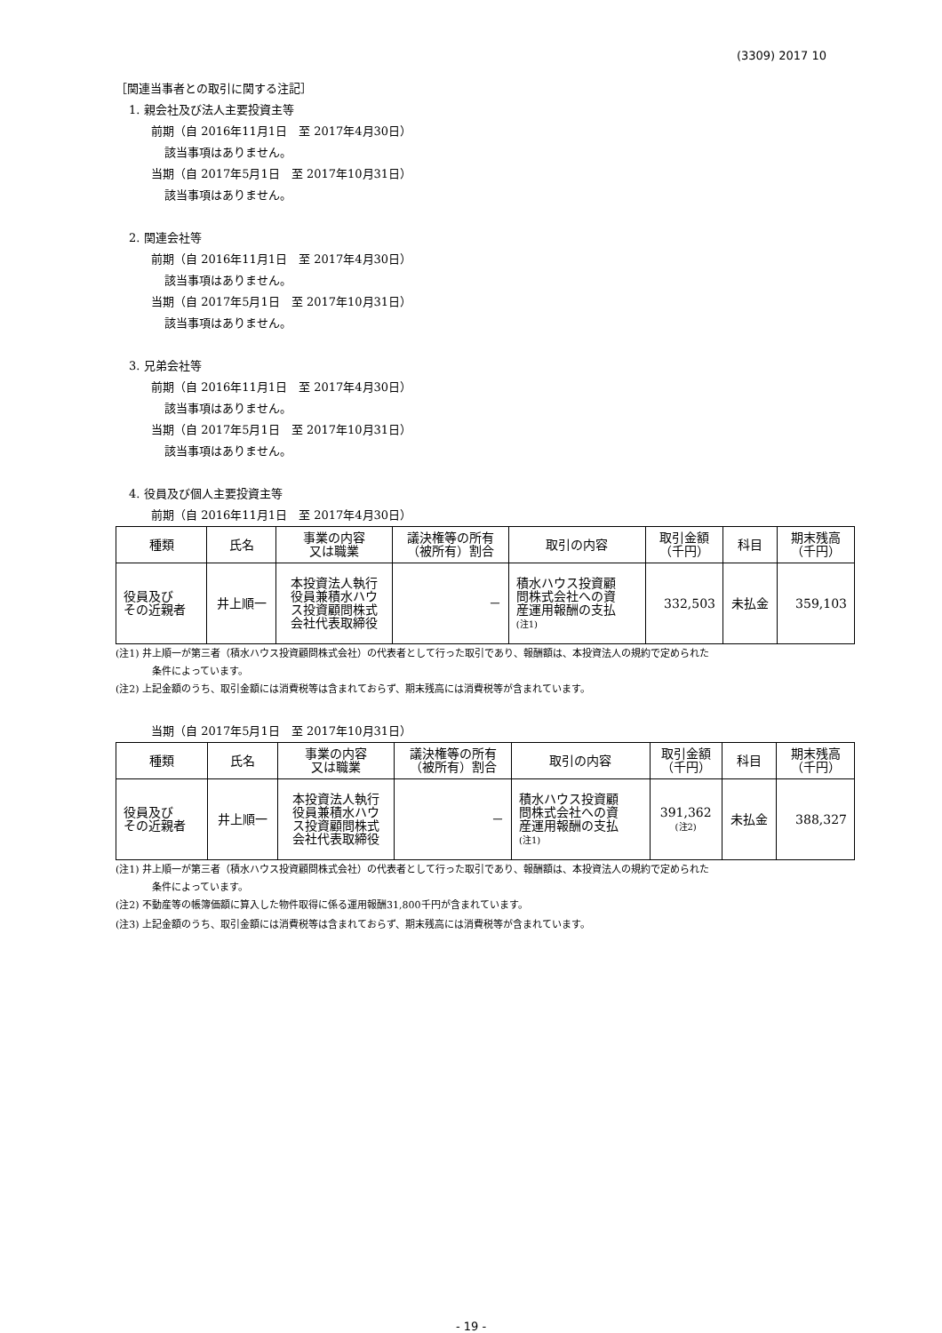(3309) 2017 10
［関連当事者との取引に関する注記］
1. 親会社及び法人主要投資主等
前期（自 2016年11月1日　至 2017年4月30日）
該当事項はありません。
当期（自 2017年5月1日　至 2017年10月31日）
該当事項はありません。
2. 関連会社等
前期（自 2016年11月1日　至 2017年4月30日）
該当事項はありません。
当期（自 2017年5月1日　至 2017年10月31日）
該当事項はありません。
3. 兄弟会社等
前期（自 2016年11月1日　至 2017年4月30日）
該当事項はありません。
当期（自 2017年5月1日　至 2017年10月31日）
該当事項はありません。
4. 役員及び個人主要投資主等
前期（自 2016年11月1日　至 2017年4月30日）
| 種類 | 氏名 | 事業の内容 又は職業 | 議決権等の所有 （被所有）割合 | 取引の内容 | 取引金額 （千円） | 科目 | 期末残高 （千円） |
| --- | --- | --- | --- | --- | --- | --- | --- |
| 役員及び その近親者 | 井上順一 | 本投資法人執行 役員兼積水ハウ ス投資顧問株式 会社代表取締役 | － | 積水ハウス投資顧 問株式会社への資 産運用報酬の支払 (注1) | 332,503 | 未払金 | 359,103 |
(注1) 井上順一が第三者（積水ハウス投資顧問株式会社）の代表者として行った取引であり、報酬額は、本投資法人の規約で定められた
条件によっています。
(注2) 上記金額のうち、取引金額には消費税等は含まれておらず、期末残高には消費税等が含まれています。
当期（自 2017年5月1日　至 2017年10月31日）
| 種類 | 氏名 | 事業の内容 又は職業 | 議決権等の所有 （被所有）割合 | 取引の内容 | 取引金額 （千円） | 科目 | 期末残高 （千円） |
| --- | --- | --- | --- | --- | --- | --- | --- |
| 役員及び その近親者 | 井上順一 | 本投資法人執行 役員兼積水ハウ ス投資顧問株式 会社代表取締役 | － | 積水ハウス投資顧 問株式会社への資 産運用報酬の支払 (注1) | 391,362 (注2) | 未払金 | 388,327 |
(注1) 井上順一が第三者（積水ハウス投資顧問株式会社）の代表者として行った取引であり、報酬額は、本投資法人の規約で定められた
条件によっています。
(注2) 不動産等の帳簿価額に算入した物件取得に係る運用報酬31,800千円が含まれています。
(注3) 上記金額のうち、取引金額には消費税等は含まれておらず、期末残高には消費税等が含まれています。
- 19 -